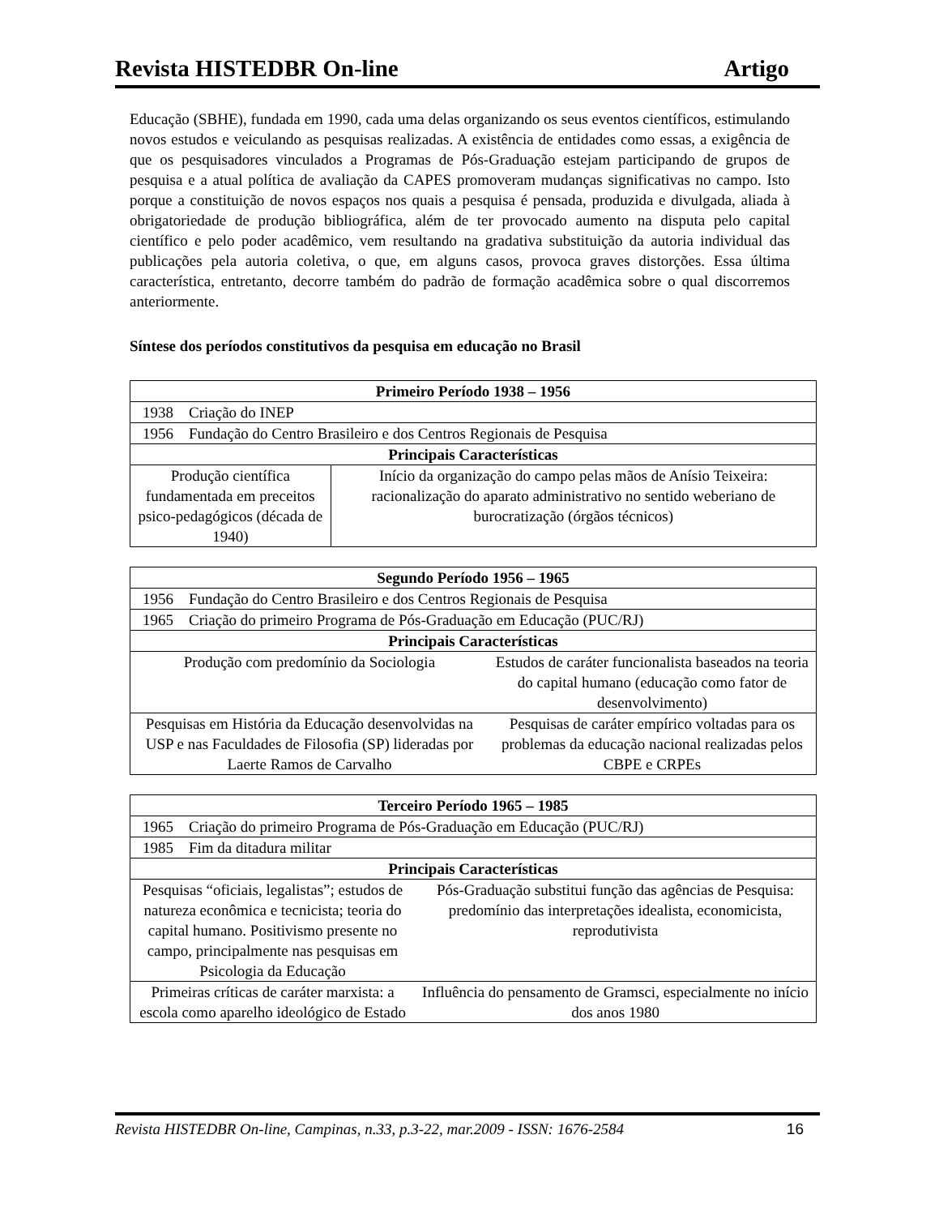Revista HISTEDBR On-line Artigo
Educação (SBHE), fundada em 1990, cada uma delas organizando os seus eventos científicos, estimulando novos estudos e veiculando as pesquisas realizadas. A existência de entidades como essas, a exigência de que os pesquisadores vinculados a Programas de Pós-Graduação estejam participando de grupos de pesquisa e a atual política de avaliação da CAPES promoveram mudanças significativas no campo. Isto porque a constituição de novos espaços nos quais a pesquisa é pensada, produzida e divulgada, aliada à obrigatoriedade de produção bibliográfica, além de ter provocado aumento na disputa pelo capital científico e pelo poder acadêmico, vem resultando na gradativa substituição da autoria individual das publicações pela autoria coletiva, o que, em alguns casos, provoca graves distorções. Essa última característica, entretanto, decorre também do padrão de formação acadêmica sobre o qual discorremos anteriormente.
Síntese dos períodos constitutivos da pesquisa em educação no Brasil
| Primeiro Período 1938 – 1956 | | |
| --- | --- | --- |
| 1938 | Criação do INEP | |
| 1956 | Fundação do Centro Brasileiro e dos Centros Regionais de Pesquisa | |
| Principais Características | | |
| Produção científica fundamentada em preceitos psico-pedagógicos (década de 1940) | | Início da organização do campo pelas mãos de Anísio Teixeira: racionalização do aparato administrativo no sentido weberiano de burocratização (órgãos técnicos) |
| Segundo Período 1956 – 1965 | | |
| --- | --- | --- |
| 1956 | Fundação do Centro Brasileiro e dos Centros Regionais de Pesquisa | |
| 1965 | Criação do primeiro Programa de Pós-Graduação em Educação (PUC/RJ) | |
| Principais Características | | |
| Produção com predomínio da Sociologia | | Estudos de caráter funcionalista baseados na teoria do capital humano (educação como fator de desenvolvimento) |
| Pesquisas em História da Educação desenvolvidas na USP e nas Faculdades de Filosofia (SP) lideradas por Laerte Ramos de Carvalho | | Pesquisas de caráter empírico voltadas para os problemas da educação nacional realizadas pelos CBPE e CRPEs |
| Terceiro Período 1965 – 1985 | | |
| --- | --- | --- |
| 1965 | Criação do primeiro Programa de Pós-Graduação em Educação (PUC/RJ) | |
| 1985 | Fim da ditadura militar | |
| Principais Características | | |
| Pesquisas “oficiais, legalistas”; estudos de natureza econômica e tecnicista; teoria do capital humano. Positivismo presente no campo, principalmente nas pesquisas em Psicologia da Educação | | Pós-Graduação substitui função das agências de Pesquisa: predomínio das interpretações idealista, economicista, reprodutivista |
| Primeiras críticas de caráter marxista: a escola como aparelho ideológico de Estado | | Influência do pensamento de Gramsci, especialmente no início dos anos 1980 |
Revista HISTEDBR On-line, Campinas, n.33, p.3-22, mar.2009 - ISSN: 1676-2584 16